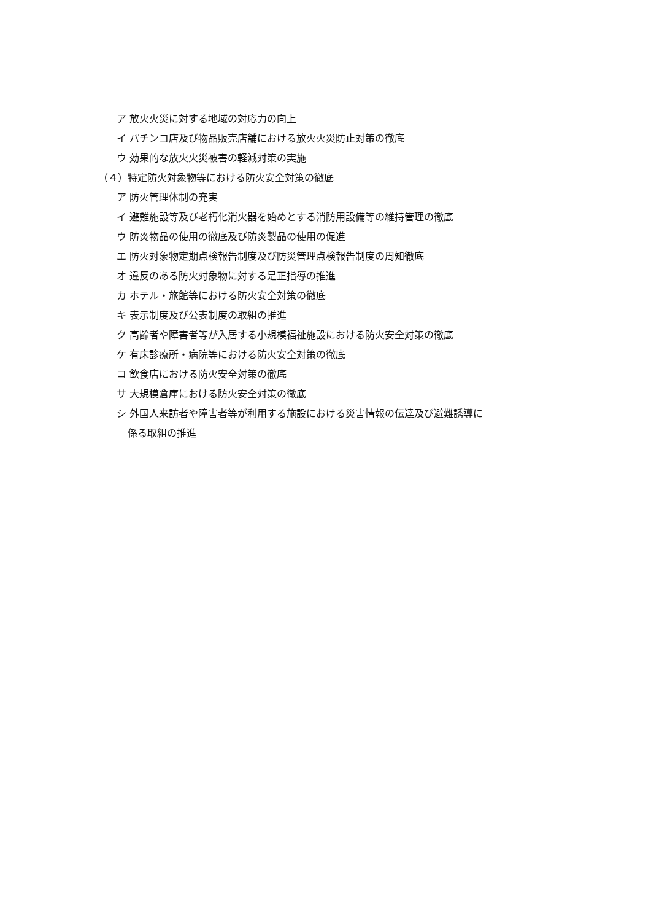ア 放火火災に対する地域の対応力の向上
イ パチンコ店及び物品販売店舗における放火火災防止対策の徹底
ウ 効果的な放火火災被害の軽減対策の実施
（４）特定防火対象物等における防火安全対策の徹底
ア 防火管理体制の充実
イ 避難施設等及び老朽化消火器を始めとする消防用設備等の維持管理の徹底
ウ 防炎物品の使用の徹底及び防炎製品の使用の促進
エ 防火対象物定期点検報告制度及び防災管理点検報告制度の周知徹底
オ 違反のある防火対象物に対する是正指導の推進
カ ホテル・旅館等における防火安全対策の徹底
キ 表示制度及び公表制度の取組の推進
ク 高齢者や障害者等が入居する小規模福祉施設における防火安全対策の徹底
ケ 有床診療所・病院等における防火安全対策の徹底
コ 飲食店における防火安全対策の徹底
サ 大規模倉庫における防火安全対策の徹底
シ 外国人来訪者や障害者等が利用する施設における災害情報の伝達及び避難誘導に
係る取組の推進